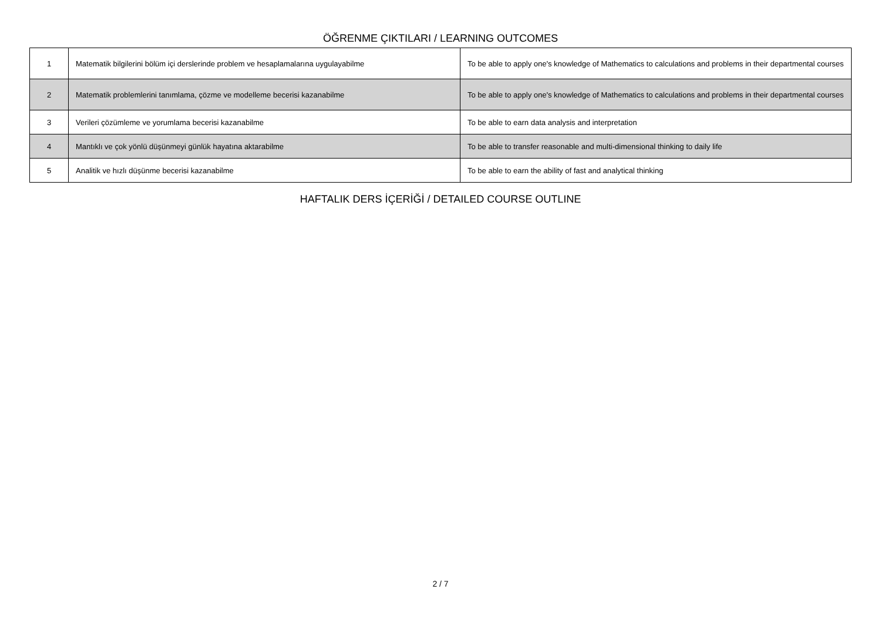ÖĞRENME ÇIKTILARI / LEARNING OUTCOMES
| 1 | Matematik bilgilerini bölüm içi derslerinde problem ve hesaplamalarına uygulayabilme | To be able to apply one's knowledge of Mathematics to calculations and problems in their departmental courses |
| 2 | Matematik problemlerini tanımlama, çözme ve modelleme becerisi kazanabilme | To be able to apply one's knowledge of Mathematics to calculations and problems in their departmental courses |
| 3 | Verileri çözümleme ve yorumlama becerisi kazanabilme | To be able to earn data analysis and interpretation |
| 4 | Mantıklı ve çok yönlü düşünmeyi günlük hayatına aktarabilme | To be able to transfer reasonable and multi-dimensional thinking to daily life |
| 5 | Analitik ve hızlı düşünme becerisi kazanabilme | To be able to earn the ability of fast and analytical thinking |
HAFTALIK DERS İÇERİĞİ / DETAILED COURSE OUTLINE
2 / 7